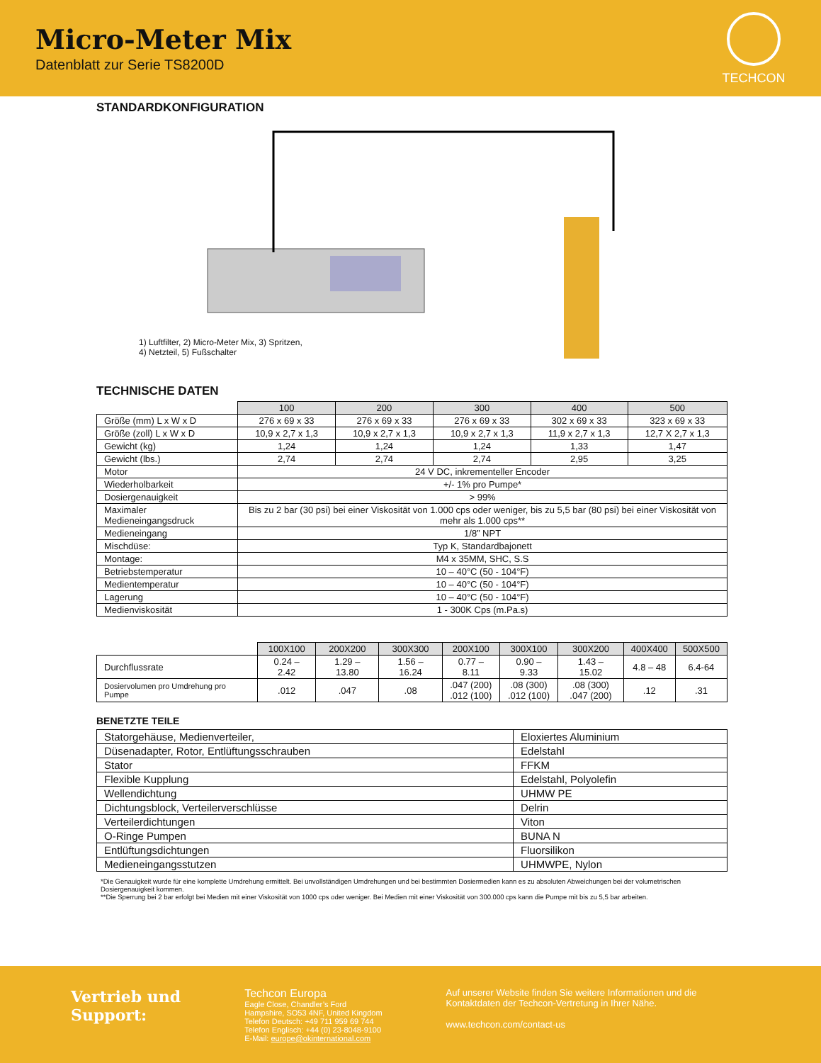Micro-Meter Mix
Datenblatt zur Serie TS8200D
TECHCON
STANDARDKONFIGURATION
1) Luftfilter, 2) Micro-Meter Mix, 3) Spritzen,
4) Netzteil, 5) Fußschalter
TECHNISCHE DATEN
| | 100 | 200 | 300 | 400 | 500 |
| --- | --- | --- | --- | --- | --- |
| Größe (mm) L x W x D | 276 x 69 x 33 | 276 x 69 x 33 | 276 x 69 x 33 | 302 x 69 x 33 | 323 x 69 x 33 |
| Größe (zoll) L x W x D | 10,9 x 2,7 x 1,3 | 10,9 x 2,7 x 1,3 | 10,9 x 2,7 x 1,3 | 11,9 x 2,7 x 1,3 | 12,7 X 2,7 x 1,3 |
| Gewicht (kg) | 1,24 | 1,24 | 1,24 | 1,33 | 1,47 |
| Gewicht (lbs.) | 2,74 | 2,74 | 2,74 | 2,95 | 3,25 |
| Motor | 24 V DC, inkrementeller Encoder | | | | |
| Wiederholbarkeit | +/- 1% pro Pumpe* | | | | |
| Dosiergenauigkeit | > 99% | | | | |
| Maximaler Medieneingangsdruck | Bis zu 2 bar (30 psi) bei einer Viskosität von 1.000 cps oder weniger, bis zu 5,5 bar (80 psi) bei einer Viskosität von mehr als 1.000 cps** | | | | |
| Medieneingang | 1/8” NPT | | | | |
| Mischdüse: | Typ K, Standardbajonett | | | | |
| Montage: | M4 x 35MM, SHC, S.S | | | | |
| Betriebstemperatur | 10 – 40°C (50 - 104°F) | | | | |
| Medientemperatur | 10 – 40°C (50 - 104°F) | | | | |
| Lagerung | 10 – 40°C (50 - 104°F) | | | | |
| Medienviskosität | 1 - 300K Cps (m.Pa.s) | | | | |
| | 100X100 | 200X200 | 300X300 | 200X100 | 300X100 | 300X200 | 400X400 | 500X500 |
| --- | --- | --- | --- | --- | --- | --- | --- | --- |
| Durchflussrate | 0.24 –2.42 | 1.29 –13.80 | 1.56 –16.24 | 0.77 –8.11 | 0.90 –9.33 | 1.43 – 15.02 | 4.8 – 48 | 6.4-64 |
| Dosiervolumen pro Umdrehung pro Pumpe | .012 | .047 | .08 | .047 (200) .012 (100) | .08 (300) .012 (100) | .08 (300) .047 (200) | .12 | .31 |
BENETZTE TEILE
| Statorgehäuse, Medienverteiler, | Eloxiertes Aluminium |
| Düsenadapter, Rotor, Entlüftungsschrauben | Edelstahl |
| Stator | FFKM |
| Flexible Kupplung | Edelstahl, Polyolefin |
| Wellendichtung | UHMW PE |
| Dichtungsblock, Verteilerverschlüsse | Delrin |
| Verteilerdichtungen | Viton |
| O-Ringe Pumpen | BUNA N |
| Entlüftungsdichtungen | Fluorsilikon |
| Medieneingangsstutzen | UHMWPE, Nylon |
*Die Genauigkeit wurde für eine komplette Umdrehung ermittelt. Bei unvollständigen Umdrehungen und bei bestimmten Dosiermedien kann es zu absoluten Abweichungen bei der volumetrischen Dosiergenauigkeit kommen.
**Die Sperrung bei 2 bar erfolgt bei Medien mit einer Viskosität von 1000 cps oder weniger. Bei Medien mit einer Viskosität von 300.000 cps kann die Pumpe mit bis zu 5,5 bar arbeiten.
Vertrieb und
Support:
Techcon Europa
Eagle Close, Chandler’s Ford
Hampshire, SO53 4NF, United Kingdom
Telefon Deutsch: +49 711 959 69 744
Telefon Englisch: +44 (0) 23-8048-9100
E-Mail: europe@okinternational.com
Auf unserer Website finden Sie weitere Informationen und die
Kontaktdaten der Techcon-Vertretung in Ihrer Nähe.
www.techcon.com/contact-us